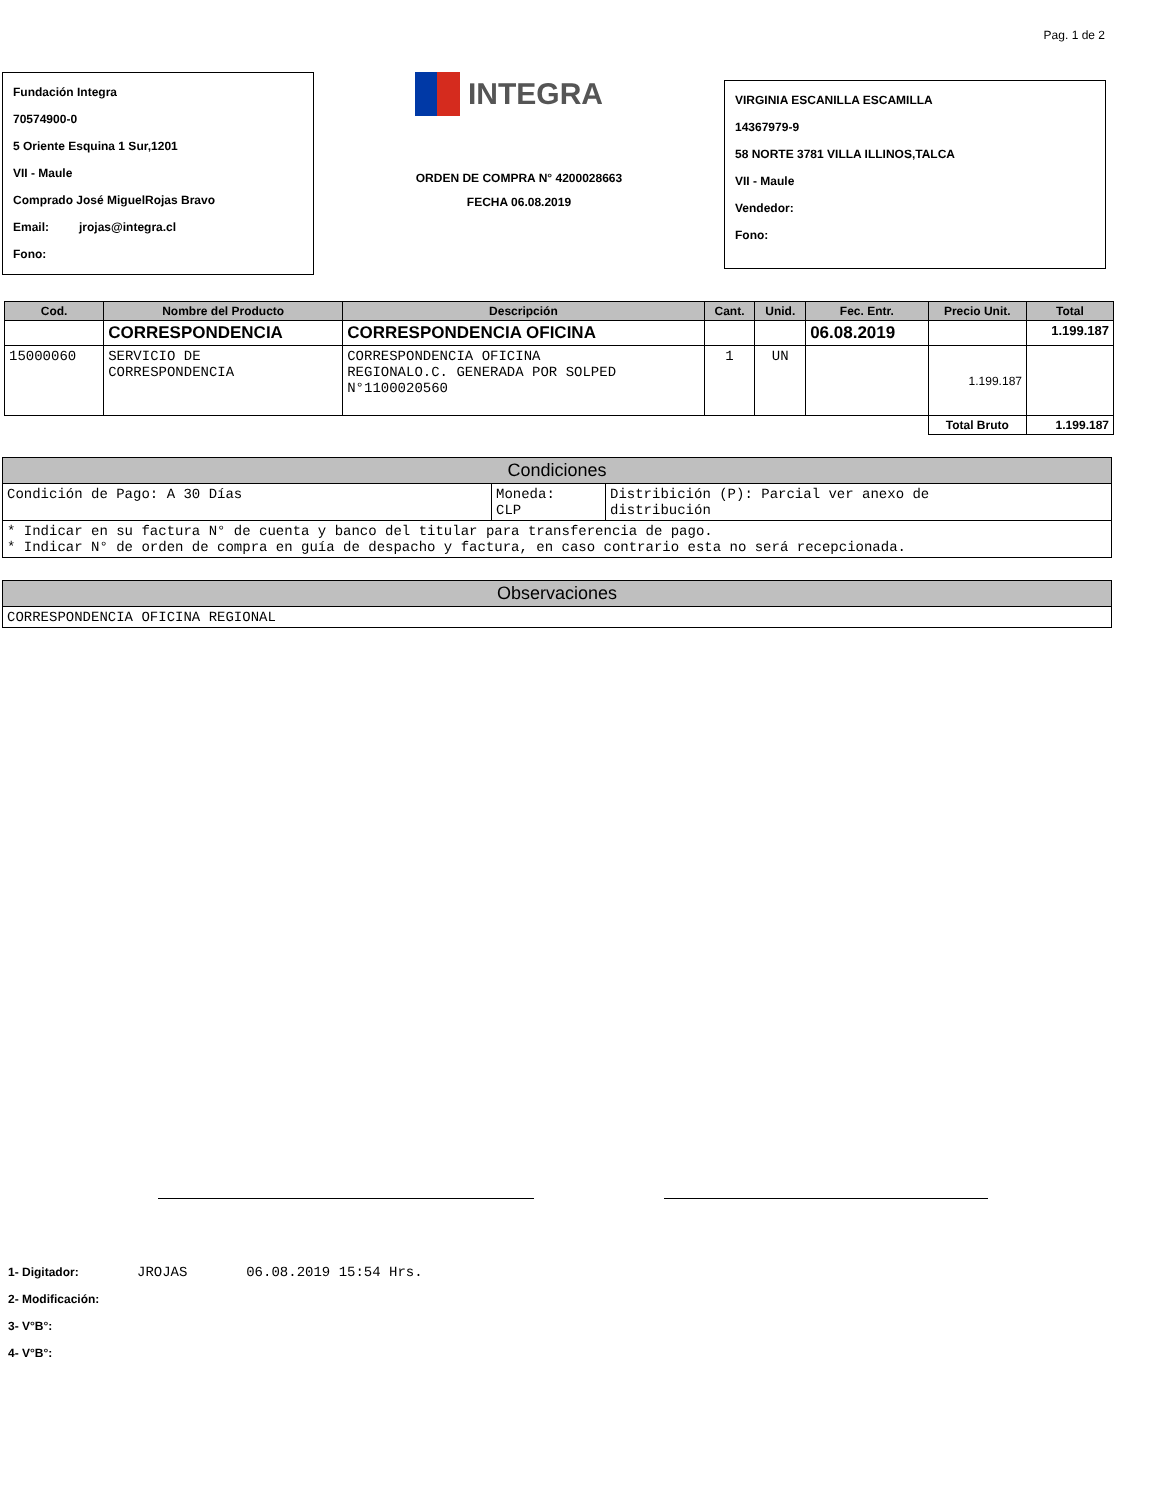Pag. 1 de 2
Fundación Integra
70574900-0
5 Oriente Esquina 1 Sur,1201
VII - Maule
Comprado José MiguelRojas Bravo
Email: jrojas@integra.cl
Fono:
INTEGRA
ORDEN DE COMPRA N° 4200028663
FECHA 06.08.2019
VIRGINIA ESCANILLA ESCAMILLA
14367979-9
58 NORTE 3781 VILLA ILLINOS,TALCA
VII - Maule
Vendedor:
Fono:
| Cod. | Nombre del Producto | Descripción | Cant. | Unid. | Fec. Entr. | Precio Unit. | Total |
| --- | --- | --- | --- | --- | --- | --- | --- |
| | CORRESPONDENCIA | CORRESPONDENCIA OFICINA | | | 06.08.2019 | | 1.199.187 |
| 15000060 | SERVICIO DE CORRESPONDENCIA | CORRESPONDENCIA OFICINA REGIONALO.C. GENERADA POR SOLPED N°1100020560 | 1 | UN | | 1.199.187 | |
| | | | | | | Total Bruto | 1.199.187 |
| Condiciones | | |
| Condición de Pago: A 30 Días | Moneda: CLP | Distribición (P): Parcial ver anexo de distribución |
| * Indicar en su factura N° de cuenta y banco del titular para transferencia de pago. * Indicar N° de orden de compra en guía de despacho y factura, en caso contrario esta no será recepcionada. | | |
| Observaciones |
| CORRESPONDENCIA OFICINA REGIONAL |
1- Digitador: JROJAS 06.08.2019 15:54 Hrs.
2- Modificación:
3- V°B°:
4- V°B°: